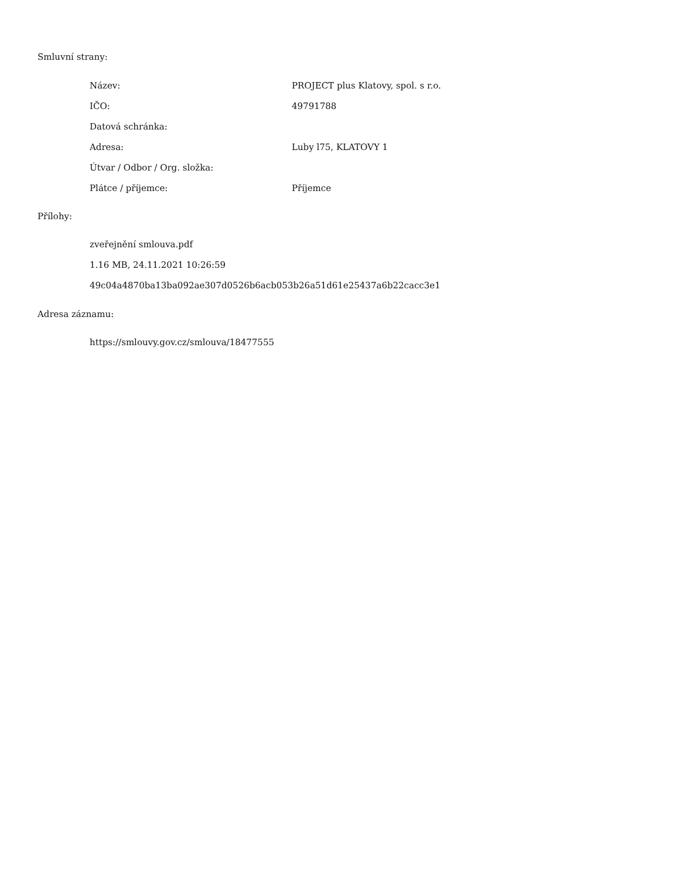Smluvní strany:
| Název: | PROJECT plus Klatovy, spol. s r.o. |
| IČO: | 49791788 |
| Datová schránka: | |
| Adresa: | Luby l75, KLATOVY 1 |
| Útvar / Odbor / Org. složka: | |
| Plátce / příjemce: | Příjemce |
Přílohy:
zveřejnění smlouva.pdf
1.16 MB, 24.11.2021 10:26:59
49c04a4870ba13ba092ae307d0526b6acb053b26a51d61e25437a6b22cacc3e1
Adresa záznamu:
https://smlouvy.gov.cz/smlouva/18477555